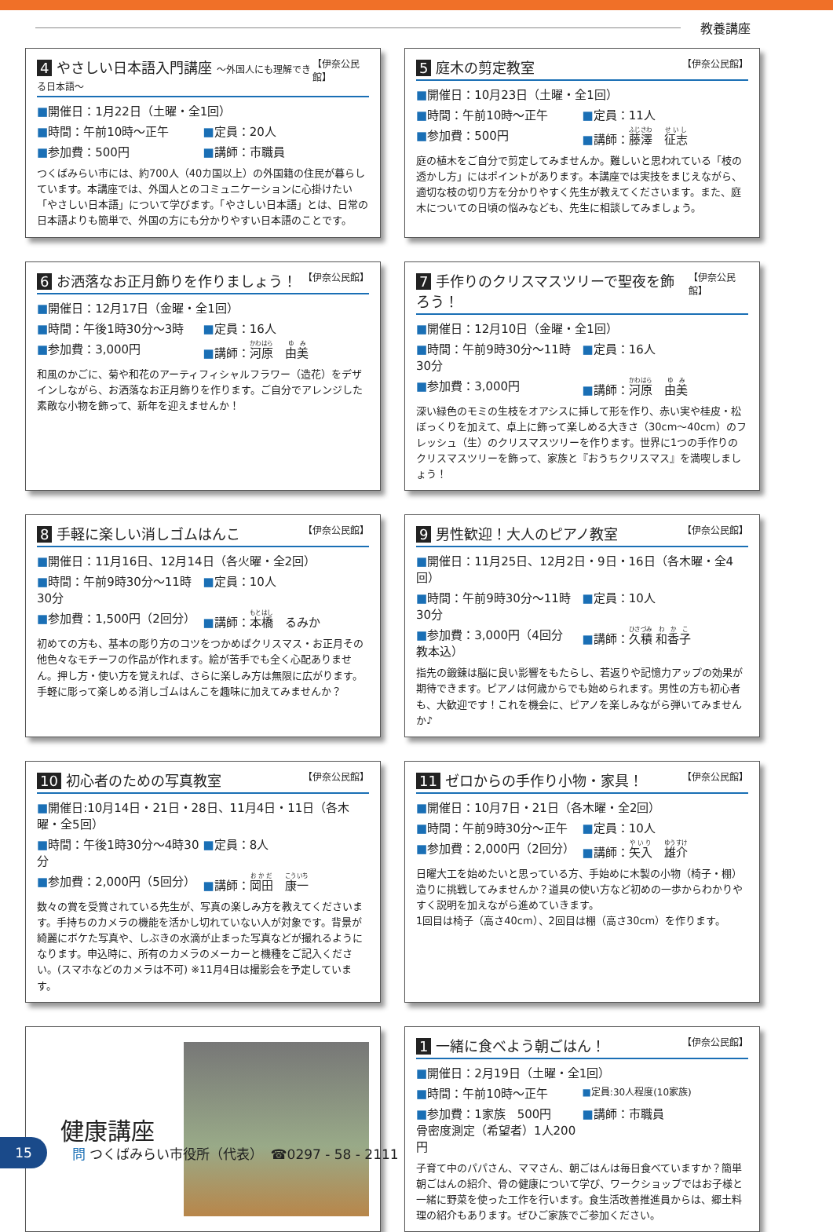教養講座
4 やさしい日本語入門講座 ～外国人にも理解できる日本語～ 【伊奈公民館】
■開催日：1月22日（土曜・全1回）
■時間：午前10時～正午 ■定員：20人
■参加費：500円 ■講師：市職員
つくばみらい市には、約700人（40カ国以上）の外国籍の住民が暮らしています。本講座では、外国人とのコミュニケーションに心掛けたい「やさしい日本語」について学びます。「やさしい日本語」とは、日常の日本語よりも簡単で、外国の方にも分かりやすい日本語のことです。
5 庭木の剪定教室 【伊奈公民館】
■開催日：10月23日（土曜・全1回）
■時間：午前10時～正午 ■定員：11人
■参加費：500円 ■講師：藤澤　征志
庭の植木をご自分で剪定してみませんか。難しいと思われている「枝の透かし方」にはポイントがあります。本講座では実技をまじえながら、適切な枝の切り方を分かりやすく先生が教えてくださいます。また、庭木についての日頃の悩みなども、先生に相談してみましょう。
6 お洒落なお正月飾りを作りましょう！ 【伊奈公民館】
■開催日：12月17日（金曜・全1回）
■時間：午後1時30分～3時 ■定員：16人
■参加費：3,000円 ■講師：河原　由美
和風のかごに、菊や和花のアーティフィシャルフラワー（造花）をデザインしながら、お洒落なお正月飾りを作ります。ご自分でアレンジした素敵な小物を飾って、新年を迎えませんか！
7 手作りのクリスマスツリーで聖夜を飾ろう！ 【伊奈公民館】
■開催日：12月10日（金曜・全1回）
■時間：午前9時30分～11時30分 ■定員：16人
■参加費：3,000円 ■講師：河原　由美
深い緑色のモミの生枝をオアシスに挿して形を作り、赤い実や桂皮・松ぼっくりを加えて、卓上に飾って楽しめる大きさ（30cm～40cm）のフレッシュ（生）のクリスマスツリーを作ります。世界に1つの手作りのクリスマスツリーを飾って、家族と『おうちクリスマス』を満喫しましょう！
8 手軽に楽しい消しゴムはんこ 【伊奈公民館】
■開催日：11月16日、12月14日（各火曜・全2回）
■時間：午前9時30分～11時30分 ■定員：10人
■参加費：1,500円（2回分） ■講師：本橋　るみか
初めての方も、基本の彫り方のコツをつかめばクリスマス・お正月その他色々なモチーフの作品が作れます。絵が苦手でも全く心配ありません。押し方・使い方を覚えれば、さらに楽しみ方は無限に広がります。手軽に彫って楽しめる消しゴムはんこを趣味に加えてみませんか？
9 男性歓迎！大人のピアノ教室 【伊奈公民館】
■開催日：11月25日、12月2日・9日・16日（各木曜・全4回）
■時間：午前9時30分～11時30分 ■定員：10人
■参加費：3,000円（4回分　教本込） ■講師：久積 和香子
指先の鍛錬は脳に良い影響をもたらし、若返りや記憶力アップの効果が期待できます。ピアノは何歳からでも始められます。男性の方も初心者も、大歓迎です！これを機会に、ピアノを楽しみながら弾いてみませんか♪
10 初心者のための写真教室 【伊奈公民館】
■開催日:10月14日・21日・28日、11月4日・11日（各木曜・全5回）
■時間：午後1時30分～4時30分 ■定員：8人
■参加費：2,000円（5回分） ■講師：岡田　康一
数々の賞を受賞されている先生が、写真の楽しみ方を教えてくださいます。手持ちのカメラの機能を活かし切れていない人が対象です。背景が綺麗にボケた写真や、しぶきの水滴が止まった写真などが撮れるようになります。申込時に、所有のカメラのメーカーと機種をご記入ください。(スマホなどのカメラは不可) ※11月4日は撮影会を予定しています。
11 ゼロからの手作り小物・家具！ 【伊奈公民館】
■開催日：10月7日・21日（各木曜・全2回）
■時間：午前9時30分～正午 ■定員：10人
■参加費：2,000円（2回分） ■講師：矢入　雄介
日曜大工を始めたいと思っている方、手始めに木製の小物（椅子・棚）造りに挑戦してみませんか？道具の使い方など初めの一歩からわかりやすく説明を加えながら進めていきます。
1回目は椅子（高さ40cm）、2回目は棚（高さ30cm）を作ります。
健康講座
1 一緒に食べよう朝ごはん！ 【伊奈公民館】
■開催日：2月19日（土曜・全1回）
■時間：午前10時～正午 ■定員:30人程度(10家族)
■参加費：1家族　500円
骨密度測定（希望者）1人200円 ■講師：市職員
子育て中のパパさん、ママさん、朝ごはんは毎日食べていますか？簡単朝ごはんの紹介、骨の健康について学び、ワークショップではお子様と一緒に野菜を使った工作を行います。食生活改善推進員からは、郷土料理の紹介もあります。ぜひご家族でご参加ください。
15
問 つくばみらい市役所（代表）　☎0297 - 58 - 2111